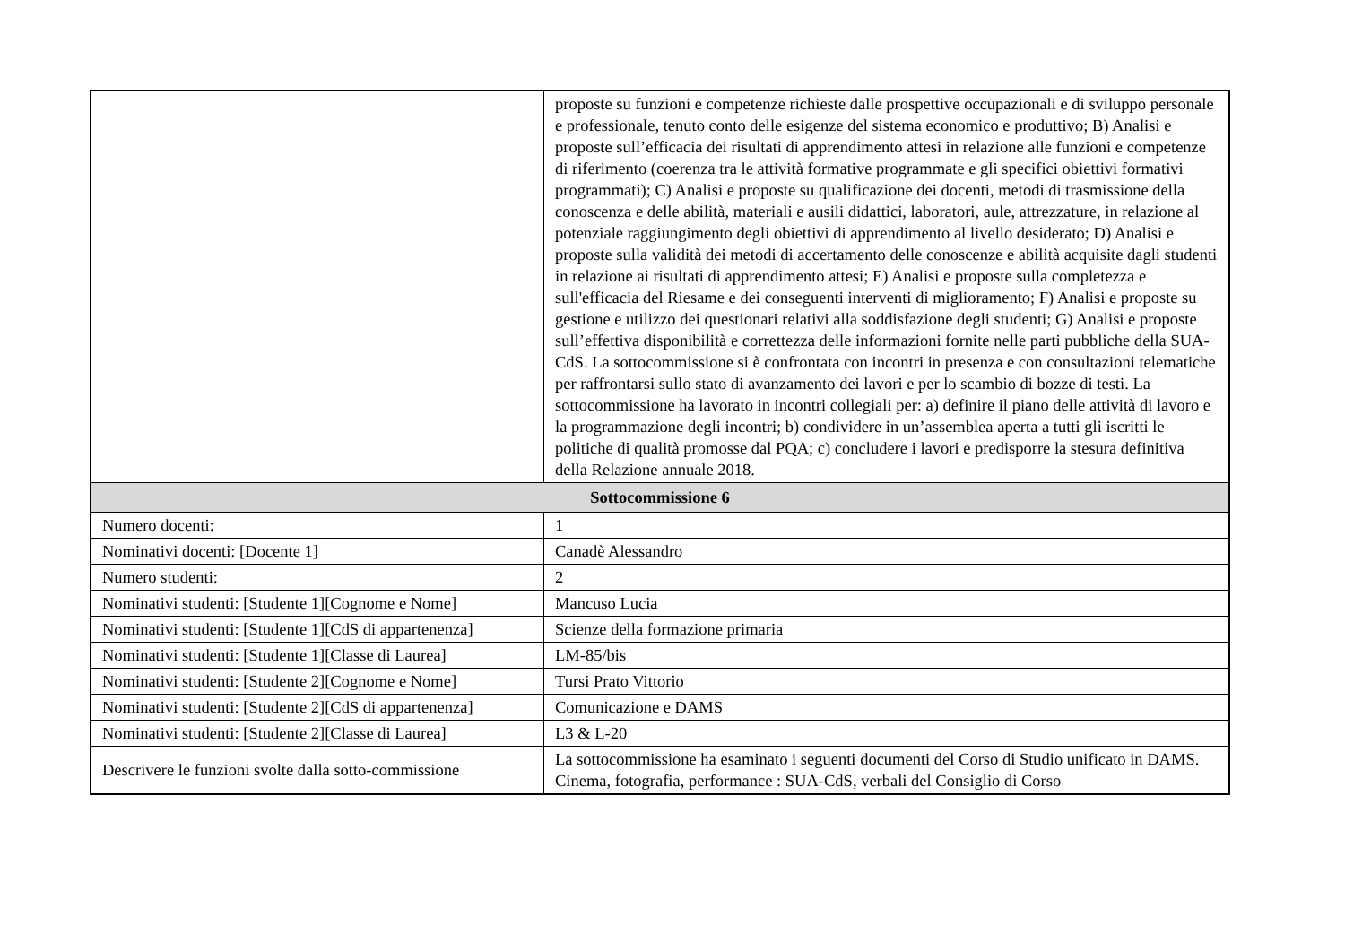| | proposte su funzioni e competenze richieste dalle prospettive occupazionali e di sviluppo personale e professionale, tenuto conto delle esigenze del sistema economico e produttivo; B) Analisi e proposte sull’efficacia dei risultati di apprendimento attesi in relazione alle funzioni e competenze di riferimento (coerenza tra le attività formative programmate e gli specifici obiettivi formativi programmati); C) Analisi e proposte su qualificazione dei docenti, metodi di trasmissione della conoscenza e delle abilità, materiali e ausili didattici, laboratori, aule, attrezzature, in relazione al potenziale raggiungimento degli obiettivi di apprendimento al livello desiderato; D) Analisi e proposte sulla validità dei metodi di accertamento delle conoscenze e abilità acquisite dagli studenti in relazione ai risultati di apprendimento attesi; E) Analisi e proposte sulla completezza e sull'efficacia del Riesame e dei conseguenti interventi di miglioramento; F) Analisi e proposte su gestione e utilizzo dei questionari relativi alla soddisfazione degli studenti; G) Analisi e proposte sull’effettiva disponibilità e correttezza delle informazioni fornite nelle parti pubbliche della SUA-CdS. La sottocommissione si è confrontata con incontri in presenza e con consultazioni telematiche per raffrontarsi sullo stato di avanzamento dei lavori e per lo scambio di bozze di testi. La sottocommissione ha lavorato in incontri collegiali per: a) definire il piano delle attività di lavoro e la programmazione degli incontri; b) condividere in un’assemblea aperta a tutti gli iscritti le politiche di qualità promosse dal PQA; c) concludere i lavori e predisporre la stesura definitiva della Relazione annuale 2018. |
| Sottocommissione 6 | |
| Numero docenti: | 1 |
| Nominativi docenti: [Docente 1] | Canadè Alessandro |
| Numero studenti: | 2 |
| Nominativi studenti: [Studente 1][Cognome e Nome] | Mancuso Lucia |
| Nominativi studenti: [Studente 1][CdS di appartenenza] | Scienze della formazione primaria |
| Nominativi studenti: [Studente 1][Classe di Laurea] | LM-85/bis |
| Nominativi studenti: [Studente 2][Cognome e Nome] | Tursi Prato Vittorio |
| Nominativi studenti: [Studente 2][CdS di appartenenza] | Comunicazione e DAMS |
| Nominativi studenti: [Studente 2][Classe di Laurea] | L3 & L-20 |
| Descrivere le funzioni svolte dalla sotto-commissione | La sottocommissione ha esaminato i seguenti documenti del Corso di Studio unificato in DAMS. Cinema, fotografia, performance : SUA-CdS, verbali del Consiglio di Corso |